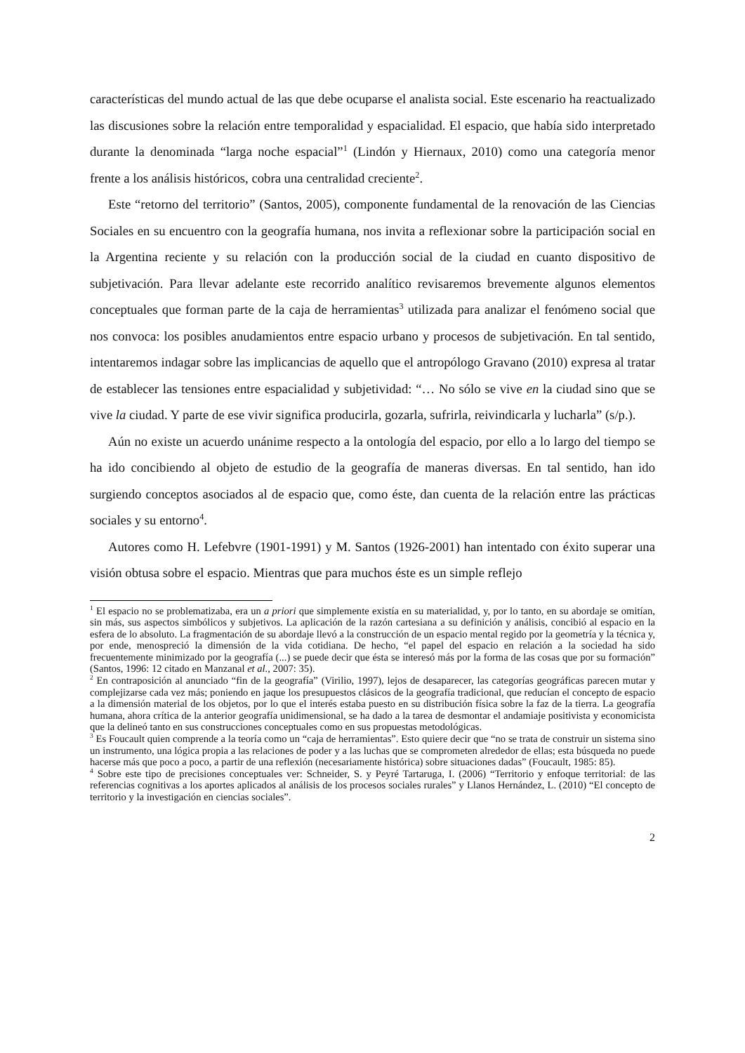características del mundo actual de las que debe ocuparse el analista social. Este escenario ha reactualizado las discusiones sobre la relación entre temporalidad y espacialidad. El espacio, que había sido interpretado durante la denominada “larga noche espacial”<sup>1</sup> (Lindón y Hiernaux, 2010) como una categoría menor frente a los análisis históricos, cobra una centralidad creciente<sup>2</sup>.
Este “retorno del territorio” (Santos, 2005), componente fundamental de la renovación de las Ciencias Sociales en su encuentro con la geografía humana, nos invita a reflexionar sobre la participación social en la Argentina reciente y su relación con la producción social de la ciudad en cuanto dispositivo de subjetivación. Para llevar adelante este recorrido analítico revisaremos brevemente algunos elementos conceptuales que forman parte de la caja de herramientas<sup>3</sup> utilizada para analizar el fenómeno social que nos convoca: los posibles anudamientos entre espacio urbano y procesos de subjetivación. En tal sentido, intentaremos indagar sobre las implicancias de aquello que el antropólogo Gravano (2010) expresa al tratar de establecer las tensiones entre espacialidad y subjetividad: “… No sólo se vive en la ciudad sino que se vive la ciudad. Y parte de ese vivir significa producirla, gozarla, sufrirla, reivindicarla y lucharla” (s/p.).
Aún no existe un acuerdo unánime respecto a la ontología del espacio, por ello a lo largo del tiempo se ha ido concibiendo al objeto de estudio de la geografía de maneras diversas. En tal sentido, han ido surgiendo conceptos asociados al de espacio que, como éste, dan cuenta de la relación entre las prácticas sociales y su entorno<sup>4</sup>.
Autores como H. Lefebvre (1901-1991) y M. Santos (1926-2001) han intentado con éxito superar una visión obtusa sobre el espacio. Mientras que para muchos éste es un simple reflejo
<sup>1</sup> El espacio no se problematizaba, era un a priori que simplemente existía en su materialidad, y, por lo tanto, en su abordaje se omitían, sin más, sus aspectos simbólicos y subjetivos. La aplicación de la razón cartesiana a su definición y análisis, concibió al espacio en la esfera de lo absoluto. La fragmentación de su abordaje llevó a la construcción de un espacio mental regido por la geometría y la técnica y, por ende, menospreció la dimensión de la vida cotidiana. De hecho, “el papel del espacio en relación a la sociedad ha sido frecuentemente minimizado por la geografía (...) se puede decir que ésta se interesó más por la forma de las cosas que por su formación” (Santos, 1996: 12 citado en Manzanal et al., 2007: 35).
<sup>2</sup> En contraposición al anunciado “fin de la geografía” (Virilio, 1997), lejos de desaparecer, las categorías geográficas parecen mutar y complejizarse cada vez más; poniendo en jaque los presupuestos clásicos de la geografía tradicional, que reducían el concepto de espacio a la dimensión material de los objetos, por lo que el interés estaba puesto en su distribución física sobre la faz de la tierra. La geografía humana, ahora crítica de la anterior geografía unidimensional, se ha dado a la tarea de desmontar el andamiaje positivista y economicista que la delineó tanto en sus construcciones conceptuales como en sus propuestas metodológicas.
<sup>3</sup> Es Foucault quien comprende a la teoría como un “caja de herramientas”. Esto quiere decir que “no se trata de construir un sistema sino un instrumento, una lógica propia a las relaciones de poder y a las luchas que se comprometen alrededor de ellas; esta búsqueda no puede hacerse más que poco a poco, a partir de una reflexión (necesariamente histórica) sobre situaciones dadas” (Foucault, 1985: 85).
<sup>4</sup> Sobre este tipo de precisiones conceptuales ver: Schneider, S. y Peyré Tartaruga, I. (2006) “Territorio y enfoque territorial: de las referencias cognitivas a los aportes aplicados al análisis de los procesos sociales rurales” y Llanos Hernández, L. (2010) “El concepto de territorio y la investigación en ciencias sociales”.
2